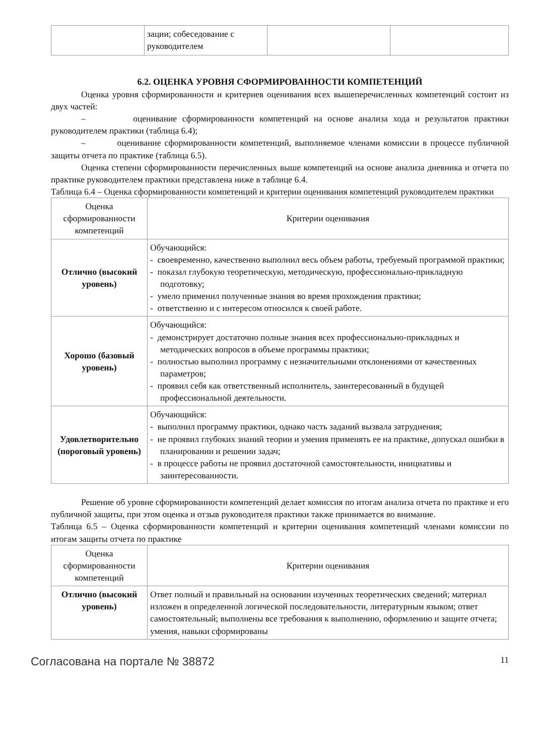| | зации; собеседование с руководителем | | |
6.2. ОЦЕНКА УРОВНЯ СФОРМИРОВАННОСТИ КОМПЕТЕНЦИЙ
Оценка уровня сформированности и критериев оценивания всех вышеперечисленных компетенций состоит из двух частей:
– оценивание сформированности компетенций на основе анализа хода и результатов практики руководителем практики (таблица 6.4);
– оценивание сформированности компетенций, выполняемое членами комиссии в процессе публичной защиты отчета по практике (таблица 6.5).
Оценка степени сформированности перечисленных выше компетенций на основе анализа дневника и отчета по практике руководителем практики представлена ниже в таблице 6.4.
Таблица 6.4 – Оценка сформированности компетенций и критерии оценивания компетенций руководителем практики
| Оценка сформированности компетенций | Критерии оценивания |
| --- | --- |
| Отлично (высокий уровень) | Обучающийся: - своевременно, качественно выполнил весь объем работы, требуемый программой практики; - показал глубокую теоретическую, методическую, профессионально-прикладную подготовку; - умело применил полученные знания во время прохождения практики; - ответственно и с интересом относился к своей работе. |
| Хорошо (базовый уровень) | Обучающийся: - демонстрирует достаточно полные знания всех профессионально-прикладных и методических вопросов в объеме программы практики; - полностью выполнил программу с незначительными отклонениями от качественных параметров; - проявил себя как ответственный исполнитель, заинтересованный в будущей профессиональной деятельности. |
| Удовлетворительно (пороговый уровень) | Обучающийся: - выполнил программу практики, однако часть заданий вызвала затруднения; - не проявил глубоких знаний теории и умения применять ее на практике, допускал ошибки в планировании и решении задач; - в процессе работы не проявил достаточной самостоятельности, инициативы и заинтересованности. |
Решение об уровне сформированности компетенций делает комиссия по итогам анализа отчета по практике и его публичной защиты, при этом оценка и отзыв руководителя практики также принимается во внимание.
Таблица 6.5 – Оценка сформированности компетенций и критерии оценивания компетенций членами комиссии по итогам защиты отчета по практике
| Оценка сформированности компетенций | Критерии оценивания |
| --- | --- |
| Отлично (высокий уровень) | Ответ полный и правильный на основании изученных теоретических сведений; материал изложен в определенной логической последовательности, литературным языком; ответ самостоятельный; выполнены все требования к выполнению, оформлению и защите отчета; умения, навыки сформированы |
Согласована на портале № 38872 11